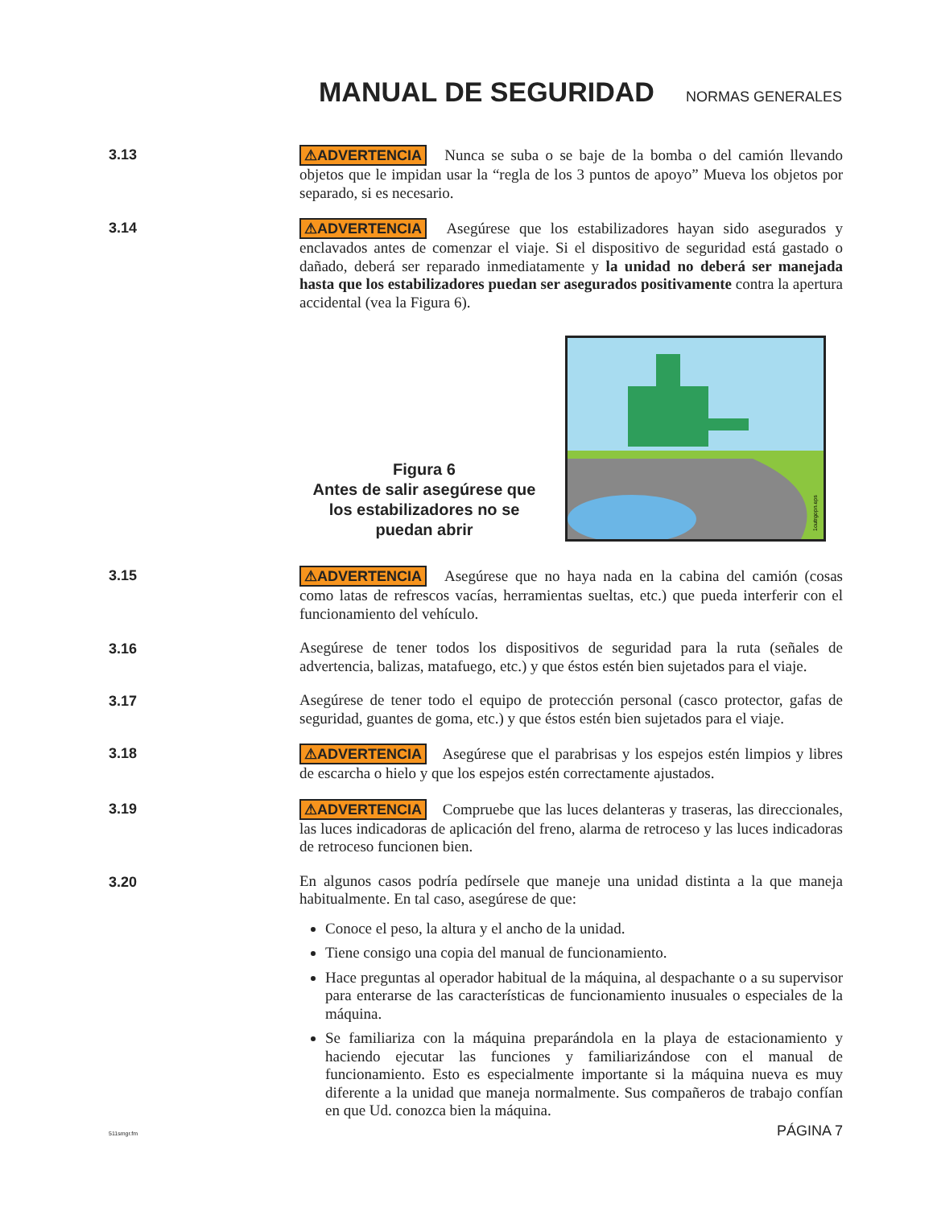MANUAL DE SEGURIDAD
NORMAS GENERALES
3.13
⚠ADVERTENCIA Nunca se suba o se baje de la bomba o del camión llevando objetos que le impidan usar la “regla de los 3 puntos de apoyo” Mueva los objetos por separado, si es necesario.
3.14
⚠ADVERTENCIA Asegúrese que los estabilizadores hayan sido asegurados y enclavados antes de comenzar el viaje. Si el dispositivo de seguridad está gastado o dañado, deberá ser reparado inmediatamente y la unidad no deberá ser manejada hasta que los estabilizadores puedan ser asegurados positivamente contra la apertura accidental (vea la Figura 6).
Figura 6
Antes de salir asegúrese que los estabilizadores no se puedan abrir
1outrgopn.eps
3.15
⚠ADVERTENCIA Asegúrese que no haya nada en la cabina del camión (cosas como latas de refrescos vacías, herramientas sueltas, etc.) que pueda interferir con el funcionamiento del vehículo.
3.16
Asegúrese de tener todos los dispositivos de seguridad para la ruta (señales de advertencia, balizas, matafuego, etc.) y que éstos estén bien sujetados para el viaje.
3.17
Asegúrese de tener todo el equipo de protección personal (casco protector, gafas de seguridad, guantes de goma, etc.) y que éstos estén bien sujetados para el viaje.
3.18
⚠ADVERTENCIA Asegúrese que el parabrisas y los espejos estén limpios y libres de escarcha o hielo y que los espejos estén correctamente ajustados.
3.19
⚠ADVERTENCIA Compruebe que las luces delanteras y traseras, las direccionales, las luces indicadoras de aplicación del freno, alarma de retroceso y las luces indicadoras de retroceso funcionen bien.
3.20
En algunos casos podría pedírsele que maneje una unidad distinta a la que maneja habitualmente. En tal caso, asegúrese de que:
Conoce el peso, la altura y el ancho de la unidad.
Tiene consigo una copia del manual de funcionamiento.
Hace preguntas al operador habitual de la máquina, al despachante o a su supervisor para enterarse de las características de funcionamiento inusuales o especiales de la máquina.
Se familiariza con la máquina preparándola en la playa de estacionamiento y haciendo ejecutar las funciones y familiarizándose con el manual de funcionamiento. Esto es especialmente importante si la máquina nueva es muy diferente a la unidad que maneja normalmente. Sus compañeros de trabajo confían en que Ud. conozca bien la máquina.
511smgr.fm PÁGINA 7